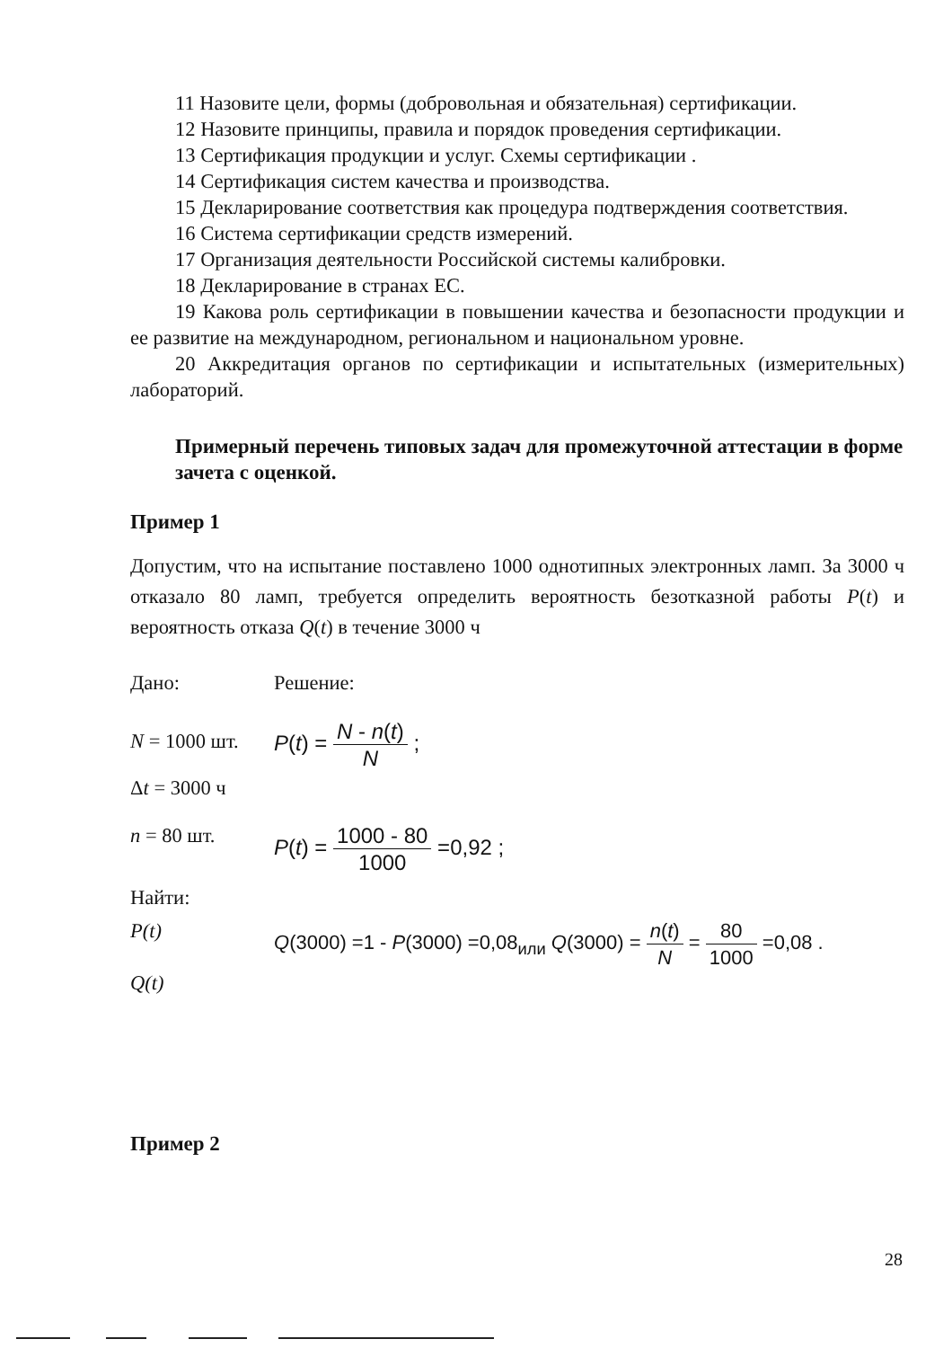11 Назовите цели, формы (добровольная и обязательная) сертификации.
12 Назовите принципы, правила и порядок проведения сертификации.
13 Сертификация продукции и услуг. Схемы сертификации .
14 Сертификация систем качества и производства.
15 Декларирование соответствия как процедура подтверждения соответствия.
16 Система сертификации средств измерений.
17 Организация деятельности Российской системы калибровки.
18 Декларирование в странах ЕС.
19 Какова роль сертификации в повышении качества и безопасности продукции и ее развитие на международном, региональном и национальном уровне.
20 Аккредитация органов по сертификации и испытательных (измерительных) лабораторий.
Примерный перечень типовых задач для промежуточной аттестации в форме зачета с оценкой.
Пример 1
Допустим, что на испытание поставлено 1000 однотипных электронных ламп. За 3000 ч отказало 80 ламп, требуется определить вероятность безотказной работы P(t) и вероятность отказа Q(t) в течение 3000 ч
Дано: Решение:
N = 1000 шт.
Δt = 3000 ч
P(t) = N - n(t) N ;
n = 80 шт. P(t) = 1000 - 80 1000 =0,92 ;
Найти:
P(t)
Q(t)
Q(3000) =1 - P(3000) =0,08<sub>или</sub> Q(3000) = n(t) N = 80 1000 =0,08 .
Пример 2
28